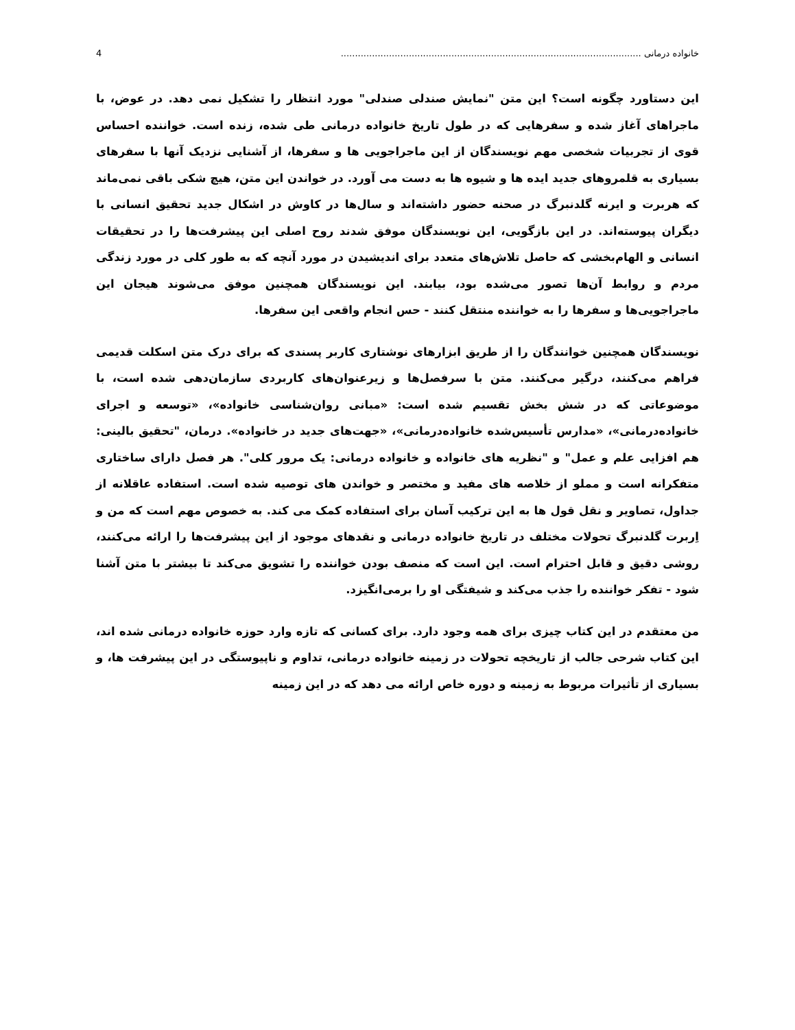خانواده درمانی .......................................................................................................... 4
این دستاورد چگونه است؟ این متن "نمایش صندلی صندلی" مورد انتظار را تشکیل نمی دهد. در عوض، با ماجراهای آغاز شده و سفرهایی که در طول تاریخ خانواده درمانی طی شده، زنده است. خواننده احساس قوی از تجربیات شخصی مهم نویسندگان از این ماجراجویی ها و سفرها، از آشنایی نزدیک آنها با سفرهای بسیاری به قلمروهای جدید ایده ها و شیوه ها به دست می آورد. در خواندن این متن، هیچ شکی باقی نمی‌ماند که هربرت و ایرنه گلدنبرگ در صحنه حضور داشته‌اند و سال‌ها در کاوش در اشکال جدید تحقیق انسانی با دیگران پیوسته‌اند. در این بازگویی، این نویسندگان موفق شدند روح اصلی این پیشرفت‌ها را در تحقیقات انسانی و الهام‌بخشی که حاصل تلاش‌های متعدد برای اندیشیدن در مورد آنچه که به طور کلی در مورد زندگی مردم و روابط آن‌ها تصور می‌شده بود، بیابند. این نویسندگان همچنین موفق می‌شوند هیجان این ماجراجویی‌ها و سفرها را به خواننده منتقل کنند - حس انجام واقعی این سفرها.
نویسندگان همچنین خوانندگان را از طریق ابزارهای نوشتاری کاربر پسندی که برای درک متن اسکلت قدیمی فراهم می‌کنند، درگیر می‌کنند. متن با سرفصل‌ها و زیرعنوان‌های کاربردی سازمان‌دهی شده است، با موضوعاتی که در شش بخش تقسیم شده است: «مبانی روان‌شناسی خانواده»، «توسعه و اجرای خانواده‌درمانی»، «مدارس تأسیس‌شده خانواده‌درمانی»، «جهت‌های جدید در خانواده». درمان، "تحقیق بالینی: هم افزایی علم و عمل" و "نظریه های خانواده و خانواده درمانی: یک مرور کلی". هر فصل دارای ساختاری متفکرانه است و مملو از خلاصه های مفید و مختصر و خواندن های توصیه شده است. استفاده عاقلانه از جداول، تصاویر و نقل قول ها به این ترکیب آسان برای استفاده کمک می کند. به خصوص مهم است که من و اِربرت گلدنبرگ تحولات مختلف در تاریخ خانواده درمانی و نقدهای موجود از این پیشرفت‌ها را ارائه می‌کنند، روشی دقیق و قابل احترام است. این است که منصف بودن خواننده را تشویق می‌کند تا بیشتر با متن آشنا شود - تفکر خواننده را جذب می‌کند و شیفتگی او را برمی‌انگیزد.
من معتقدم در این کتاب چیزی برای همه وجود دارد. برای کسانی که تازه وارد حوزه خانواده درمانی شده اند، این کتاب شرحی جالب از تاریخچه تحولات در زمینه خانواده درمانی، تداوم و ناپیوستگی در این پیشرفت ها، و بسیاری از تأثیرات مربوط به زمینه و دوره خاص ارائه می دهد که در این زمینه